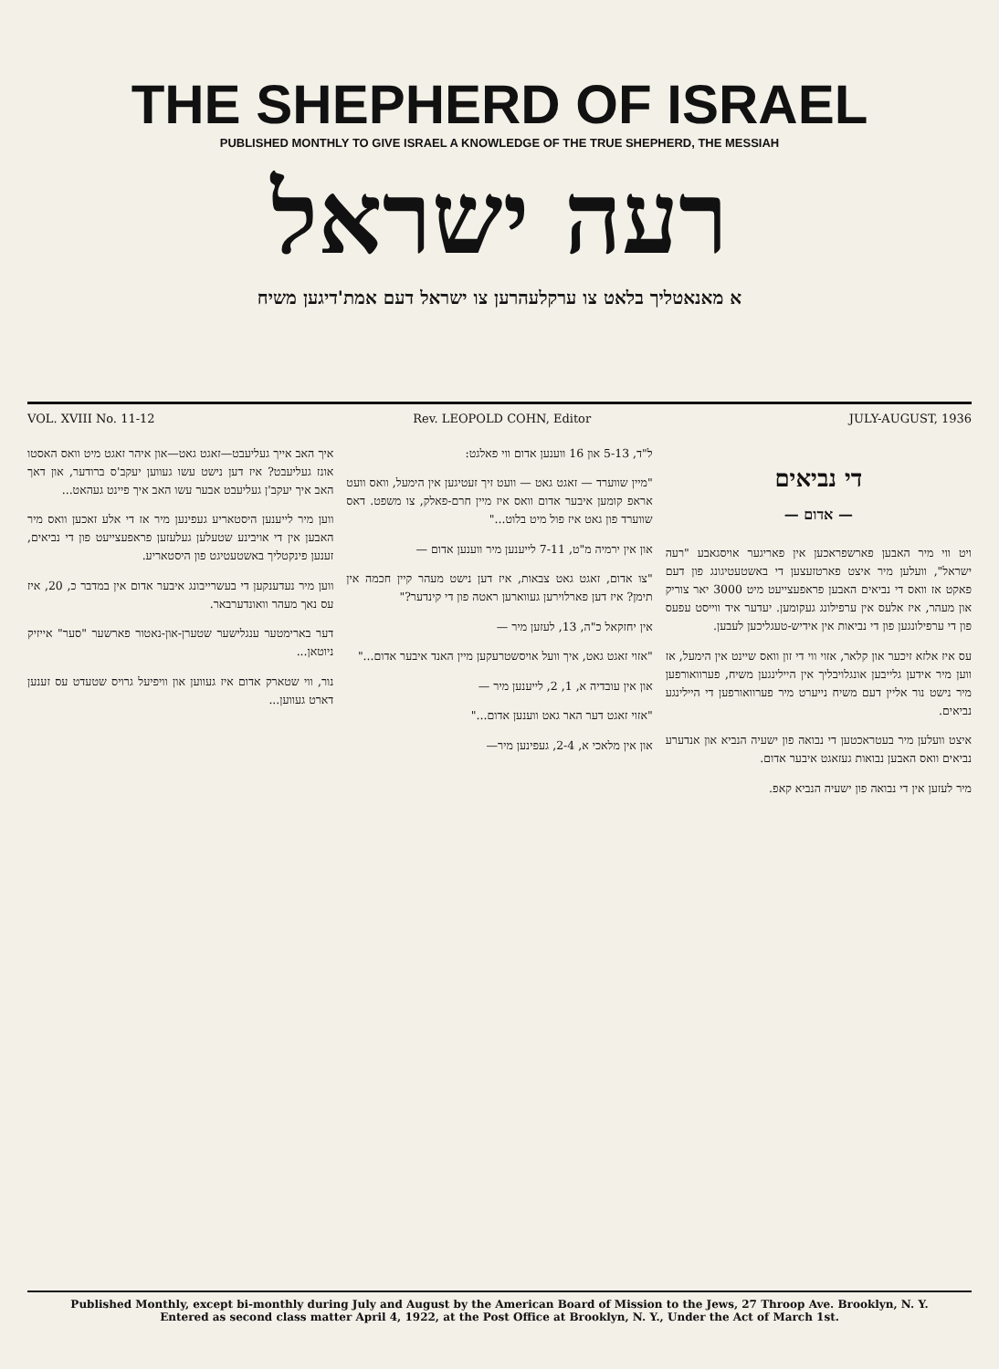THE SHEPHERD OF ISRAEL
PUBLISHED MONTHLY TO GIVE ISRAEL A KNOWLEDGE OF THE TRUE SHEPHERD, THE MESSIAH
רעה ישראל
א מאנאטליך בלאט צו ערקלעהרען צו ישראל דעם אמת'דיגען משיח
VOL. XVIII No. 11-12 Rev. LEOPOLD COHN, Editor JULY-AUGUST, 1936
די נביאים
— אדום —
ויט ווי מיר האבען פארשפראכען אין פאריגער אויסגאבע "רעה ישראל", וועלען מיר איצט פארטזעצען די באשטעטיגונג פון דעם פאקט אז וואס די נביאים האבען פראפעצייעט מיט 3000 יאר צוריק און מעהר, איז אלעס אין ערפילונג געקומען. יעדער איד ווייסט עפעס פון די ערפילונגען פון די נביאות אין אידיש-טעגליכען לעבען.
עס איז אלזא זיכער און קלאר, אזוי ווי די זון וואס שיינט אין הימעל, אז ווען מיר אידען גלייבען אונגלויבליך אין היילינגען משיח, פערוואורפען מיר נישט נור אליין דעם משיח נייערט מיר פערוואורפען די היילינגע נביאים.
איצט וועלען מיר בעטראכטען די נבואה פון ישעיה הנביא און אנדערע נביאים וואס האבען נבואות געזאגט איבער אדום.
מיר לעזען אין די נבואה פון ישעיה הנביא קאפ.
ל"ד, 5-13 און 16 ווענען אדום ווי פאלגט:
"מיין שווערד — זאגט גאט — וועט זיך זעטיגען אין הימעל, וואס וועט אראפ קומען איבער אדום וואס איז מיין חרם-פאלק, צו משפט. דאס שווערד פון גאט איז פול מיט בלוט..."
און אין ירמיה מ"ט, 7-11 לייענען מיר ווענען אדום —
"צו אדום, זאגט גאט צבאות, איז דען נישט מעהר קיין חכמה אין תימן? איז דען פארלוירען געווארען ראטה פון די קינדער?"
אין יחזקאל כ"ה, 13, לעזען מיר —
"אזוי זאגט גאט, איך וועל אויסשטרעקען מיין האנד איבער אדום..."
און אין עובדיה א, 1, 2, לייענען מיר —
"אזוי זאגט דער האר גאט ווענען אדום..."
און אין מלאכי א, 2-4, געפינען מיר—
איך האב אייך געליעבט—זאגט גאט—און איהר זאגט מיט וואס האסטו אונז געליעבט? איז דען נישט עשו געווען יעקב'ס ברודער, און דאך האב איך יעקב'ן געליעבט אבער עשו האב איך פיינט געהאט...
ווען מיר לייענען היסטאריע געפינען מיר אז די אלע זאכען וואס מיר האבען אין די אויבינע שטעלען געלעזען פראפעצייעט פון די נביאים, זענען פינקטליך באשטעטיגט פון היסטאריע.
ווען מיר נעדענקען די בעשרייבונג איבער אדום אין במדבר כ, 20, איז עס נאך מעהר וואונדערבאר.
דער בארימטער ענגלישער שטערן-און-נאטור פארשער "סער" אייזיק ניוטאן...
נור, ווי שטארק אדום איז געווען און וויפיעל גרויס שטעדט עס זענען דארט געווען...
Published Monthly, except bi-monthly during July and August by the American Board of Mission to the Jews, 27 Throop Ave. Brooklyn, N. Y.
Entered as second class matter April 4, 1922, at the Post Office at Brooklyn, N. Y., Under the Act of March 1st.